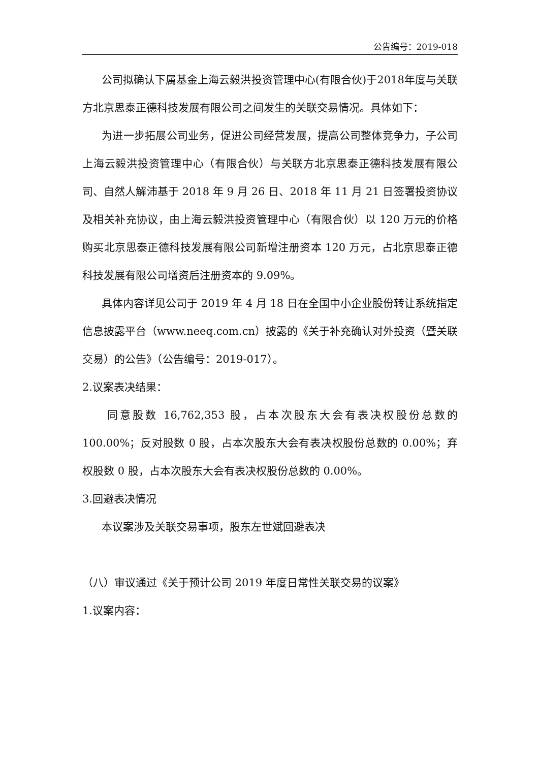公告编号：2019-018
公司拟确认下属基金上海云毅洪投资管理中心(有限合伙)于2018年度与关联方北京思泰正德科技发展有限公司之间发生的关联交易情况。具体如下：
为进一步拓展公司业务，促进公司经营发展，提高公司整体竞争力，子公司上海云毅洪投资管理中心（有限合伙）与关联方北京思泰正德科技发展有限公司、自然人解沛基于 2018 年 9 月 26 日、2018 年 11 月 21 日签署投资协议及相关补充协议，由上海云毅洪投资管理中心（有限合伙）以 120 万元的价格购买北京思泰正德科技发展有限公司新增注册资本 120 万元，占北京思泰正德科技发展有限公司增资后注册资本的 9.09%。
具体内容详见公司于 2019 年 4 月 18 日在全国中小企业股份转让系统指定信息披露平台（www.neeq.com.cn）披露的《关于补充确认对外投资（暨关联交易）的公告》（公告编号：2019-017）。
2.议案表决结果：
同意股数 16,762,353 股，占本次股东大会有表决权股份总数的 100.00%；反对股数 0 股，占本次股东大会有表决权股份总数的 0.00%；弃权股数 0 股，占本次股东大会有表决权股份总数的 0.00%。
3.回避表决情况
本议案涉及关联交易事项，股东左世斌回避表决
（八）审议通过《关于预计公司 2019 年度日常性关联交易的议案》
1.议案内容：